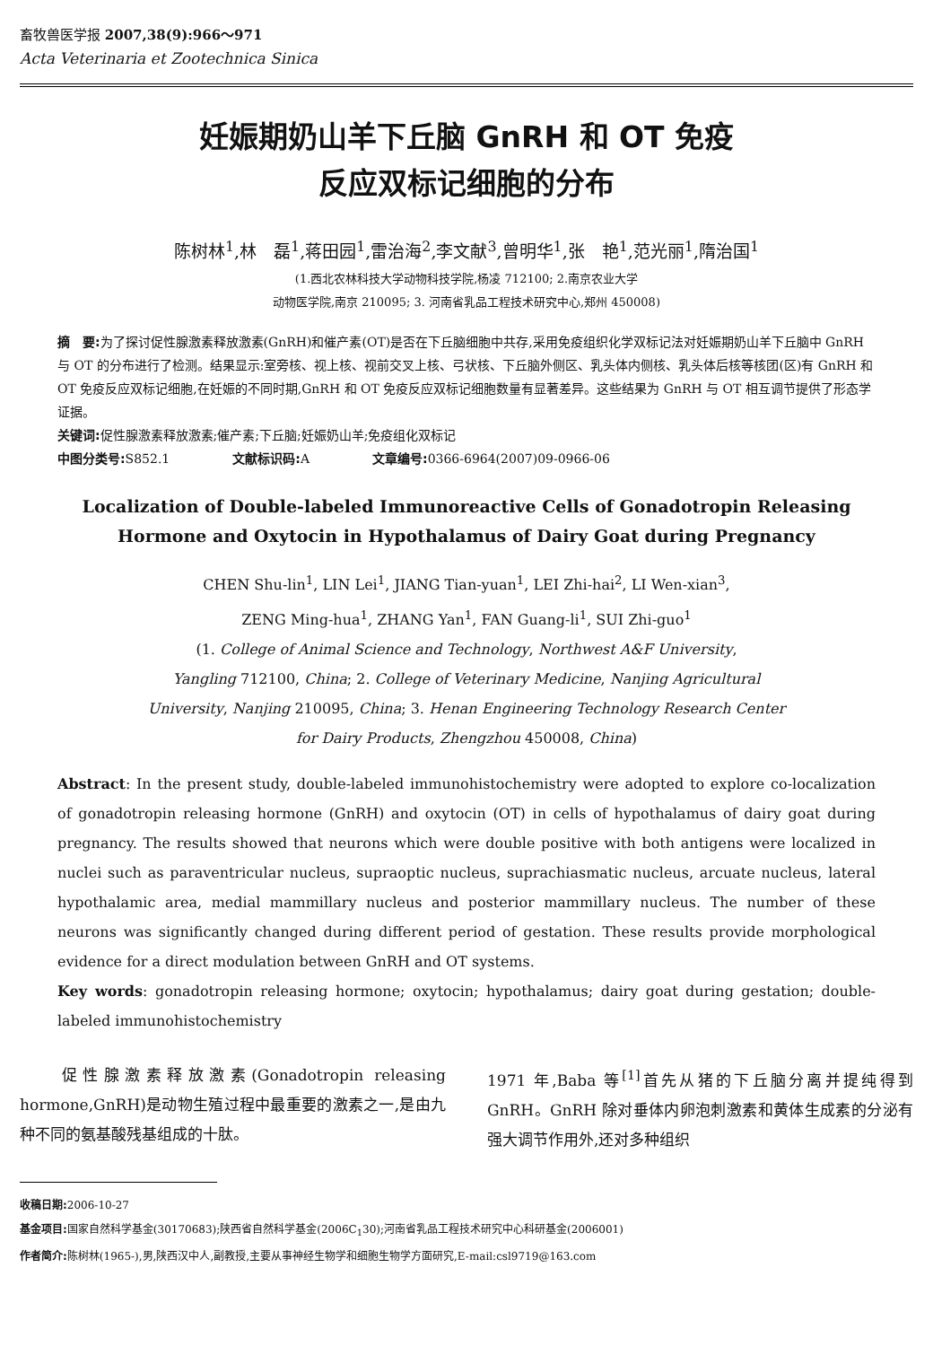畜牧兽医学报 2007,38(9):966～971
Acta Veterinaria et Zootechnica Sinica
妊娠期奶山羊下丘脑 GnRH 和 OT 免疫
反应双标记细胞的分布
陈树林<sup>1</sup>,林　磊<sup>1</sup>,蒋田园<sup>1</sup>,雷治海<sup>2</sup>,李文献<sup>3</sup>,曾明华<sup>1</sup>,张　艳<sup>1</sup>,范光丽<sup>1</sup>,隋治国<sup>1</sup>
(1.西北农林科技大学动物科技学院,杨凌 712100; 2.南京农业大学
动物医学院,南京 210095; 3. 河南省乳品工程技术研究中心,郑州 450008)
摘　要: 为了探讨促性腺激素释放激素(GnRH)和催产素(OT)是否在下丘脑细胞中共存,采用免疫组织化学双标记法对妊娠期奶山羊下丘脑中 GnRH 与 OT 的分布进行了检测。结果显示:室旁核、视上核、视前交叉上核、弓状核、下丘脑外侧区、乳头体内侧核、乳头体后核等核团(区)有 GnRH 和 OT 免疫反应双标记细胞,在妊娠的不同时期,GnRH 和 OT 免疫反应双标记细胞数量有显著差异。这些结果为 GnRH 与 OT 相互调节提供了形态学证据。
关键词: 促性腺激素释放激素;催产素;下丘脑;妊娠奶山羊;免疫组化双标记
中图分类号: S852.1 文献标识码: A 文章编号: 0366-6964(2007)09-0966-06
Localization of Double-labeled Immunoreactive Cells of Gonadotropin Releasing
Hormone and Oxytocin in Hypothalamus of Dairy Goat during Pregnancy
CHEN Shu-lin<sup>1</sup>, LIN Lei<sup>1</sup>, JIANG Tian-yuan<sup>1</sup>, LEI Zhi-hai<sup>2</sup>, LI Wen-xian<sup>3</sup>,
ZENG Ming-hua<sup>1</sup>, ZHANG Yan<sup>1</sup>, FAN Guang-li<sup>1</sup>, SUI Zhi-guo<sup>1</sup>
(1. College of Animal Science and Technology, Northwest A&F University,
Yangling 712100, China; 2. College of Veterinary Medicine, Nanjing Agricultural
University, Nanjing 210095, China; 3. Henan Engineering Technology Research Center
for Dairy Products, Zhengzhou 450008, China)
Abstract: In the present study, double-labeled immunohistochemistry were adopted to explore co-localization of gonadotropin releasing hormone (GnRH) and oxytocin (OT) in cells of hypothalamus of dairy goat during pregnancy. The results showed that neurons which were double positive with both antigens were localized in nuclei such as paraventricular nucleus, supraoptic nucleus, suprachiasmatic nucleus, arcuate nucleus, lateral hypothalamic area, medial mammillary nucleus and posterior mammillary nucleus. The number of these neurons was significantly changed during different period of gestation. These results provide morphological evidence for a direct modulation between GnRH and OT systems.
Key words: gonadotropin releasing hormone; oxytocin; hypothalamus; dairy goat during gestation; double-labeled immunohistochemistry
　　促性腺激素释放激素(Gonadotropin releasing hormone,GnRH)是动物生殖过程中最重要的激素之一,是由九种不同的氨基酸残基组成的十肽。
1971 年,Baba 等<sup>[1]</sup>首先从猪的下丘脑分离并提纯得到 GnRH。GnRH 除对垂体内卵泡刺激素和黄体生成素的分泌有强大调节作用外,还对多种组织
收稿日期: 2006-10-27
基金项目: 国家自然科学基金(30170683);陕西省自然科学基金(2006C<sub>1</sub>30);河南省乳品工程技术研究中心科研基金(2006001)
作者简介: 陈树林(1965-),男,陕西汉中人,副教授,主要从事神经生物学和细胞生物学方面研究,E-mail:csl9719@163.com